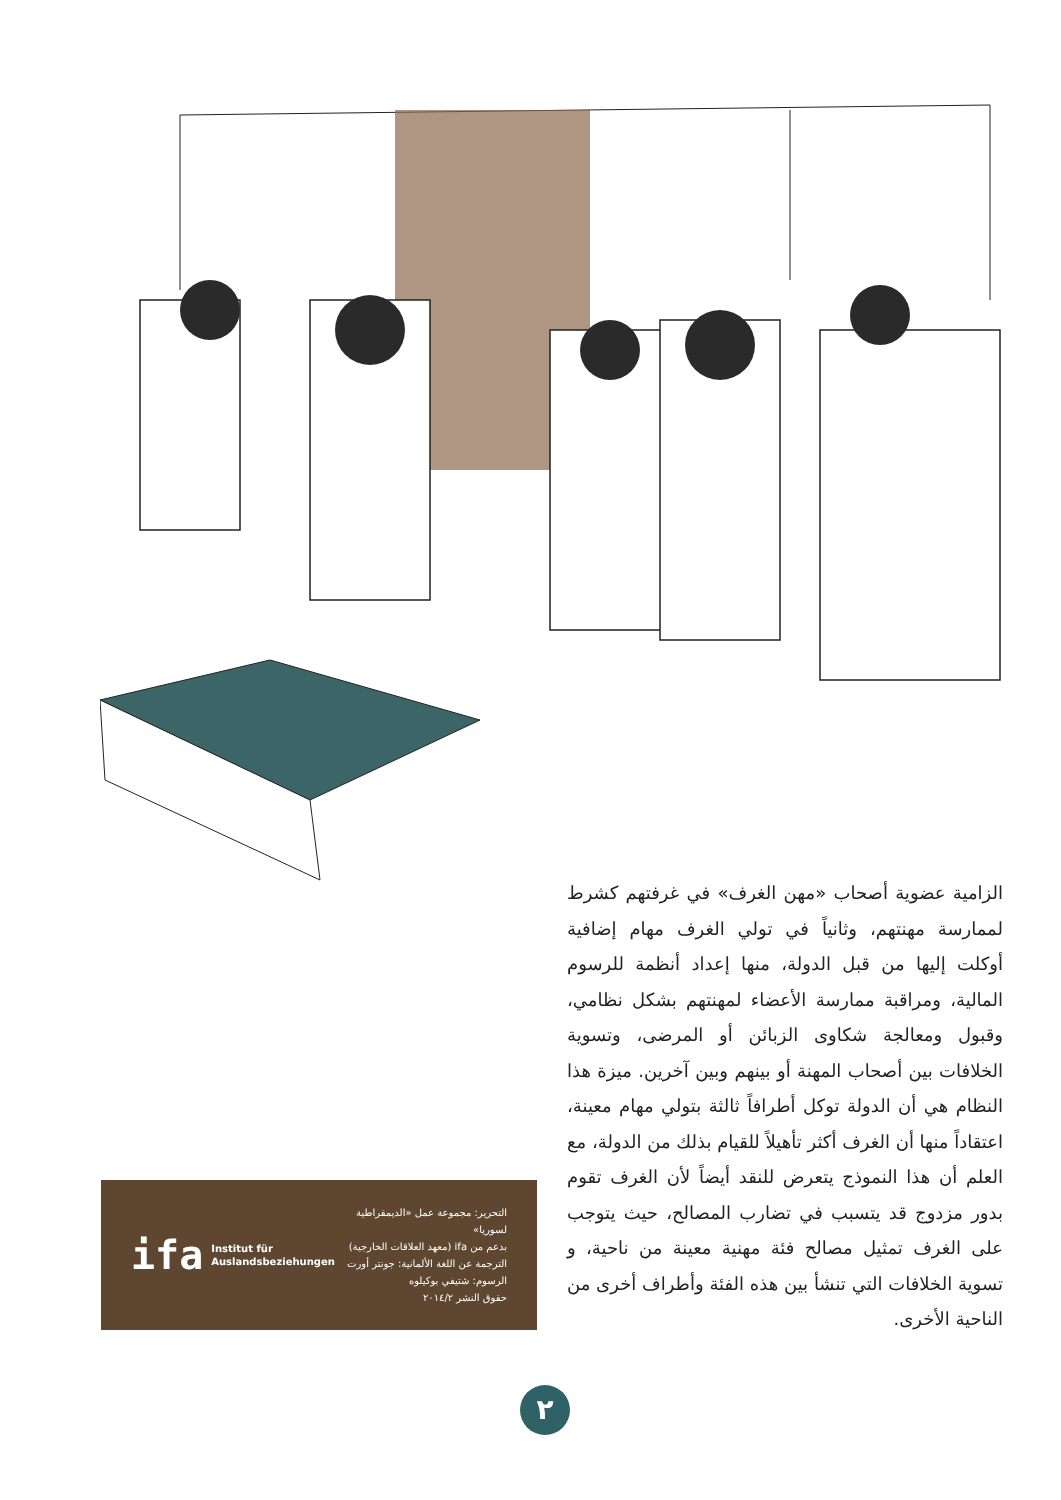الزامية عضوية أصحاب «مهن الغرف» في غرفتهم كشرط لممارسة مهنتهم، وثانياً في تولي الغرف مهام إضافية أوكلت إليها من قبل الدولة، منها إعداد أنظمة للرسوم المالية، ومراقبة ممارسة الأعضاء لمهنتهم بشكل نظامي، وقبول ومعالجة شكاوى الزبائن أو المرضى، وتسوية الخلافات بين أصحاب المهنة أو بينهم وبين آخرين. ميزة هذا النظام هي أن الدولة توكل أطرافاً ثالثة بتولي مهام معينة، اعتقاداً منها أن الغرف أكثر تأهيلاً للقيام بذلك من الدولة، مع العلم أن هذا النموذج يتعرض للنقد أيضاً لأن الغرف تقوم بدور مزدوج قد يتسبب في تضارب المصالح، حيث يتوجب على الغرف تمثيل مصالح فئة مهنية معينة من ناحية، و تسوية الخلافات التي تنشأ بين هذه الفئة وأطراف أخرى من الناحية الأخرى.
ifa Institut für
Auslandsbeziehungen
التحرير: مجموعة عمل «الديمقراطية لسوريا»
بدعم من ifa (معهد العلاقات الخارجية)
الترجمة عن اللغة الألمانية: جونتر أورت
الرسوم: شتيفي بوكيلوه
حقوق النشر ٢٠١٤/٢
٢